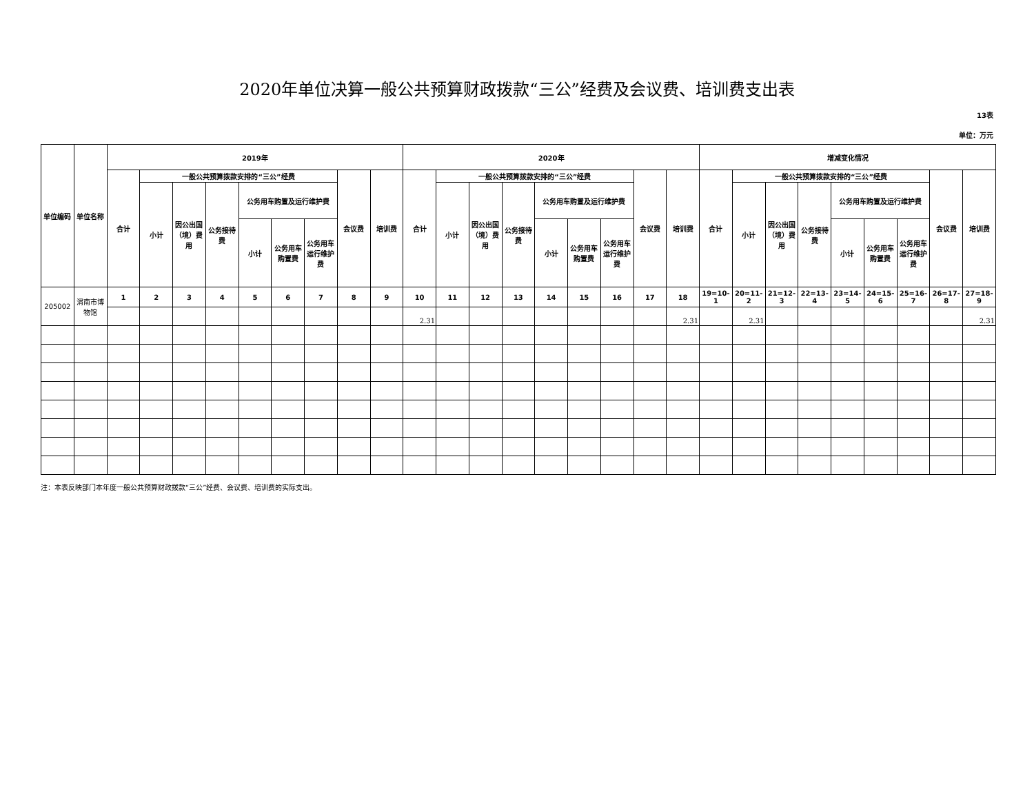2020年单位决算一般公共预算财政拨款“三公”经费及会议费、培训费支出表
13表
单位：万元
| 单位编码 | 单位名称 | 2019年 | | | | | | | | | 2020年 | | | | | | | | | 增减变化情况 | | | | | | | | |
| --- | --- | --- | --- | --- | --- | --- | --- | --- | --- | --- | --- | --- | --- | --- | --- | --- | --- | --- | --- | --- | --- | --- | --- | --- | --- | --- | --- | --- |
| | | 合计 | 一般公共预算拨款安排的“三公”经费 | | | | | | 会议费 | 培训费 | 合计 | 一般公共预算拨款安排的“三公”经费 | | | | | | 会议费 | 培训费 | 合计 | 一般公共预算拨款安排的“三公”经费 | | | | | | 会议费 | 培训费 |
| | | | 小计 | 因公出国（境）费用 | 公务接待费 | 公务用车购置及运行维护费 | | | | | | 小计 | 因公出国（境）费用 | 公务接待费 | 公务用车购置及运行维护费 | | | | | | 小计 | 因公出国（境）费用 | 公务接待费 | 公务用车购置及运行维护费 | | | | |
| | | | | | | 小计 | 公务用车购置费 | 公务用车运行维护费 | | | | | | | 小计 | 公务用车购置费 | 公务用车运行维护费 | | | | | | | 小计 | 公务用车购置费 | 公务用车运行维护费 | | |
| 205002 | 渭南市博物馆 | 1 | 2 | 3 | 4 | 5 | 6 | 7 | 8 | 9 | 10 | 11 | 12 | 13 | 14 | 15 | 16 | 17 | 18 | 19=10-1 | 20=11-2 | 21=12-3 | 22=13-4 | 23=14-5 | 24=15-6 | 25=16-7 | 26=17-8 | 27=18-9 |
| | | | | | | | | | | | 2.31 | | | | | | | | 2.31 | | 2.31 | | | | | | | 2.31 |
注：本表反映部门本年度一般公共预算财政拨款“三公”经费、会议费、培训费的实际支出。